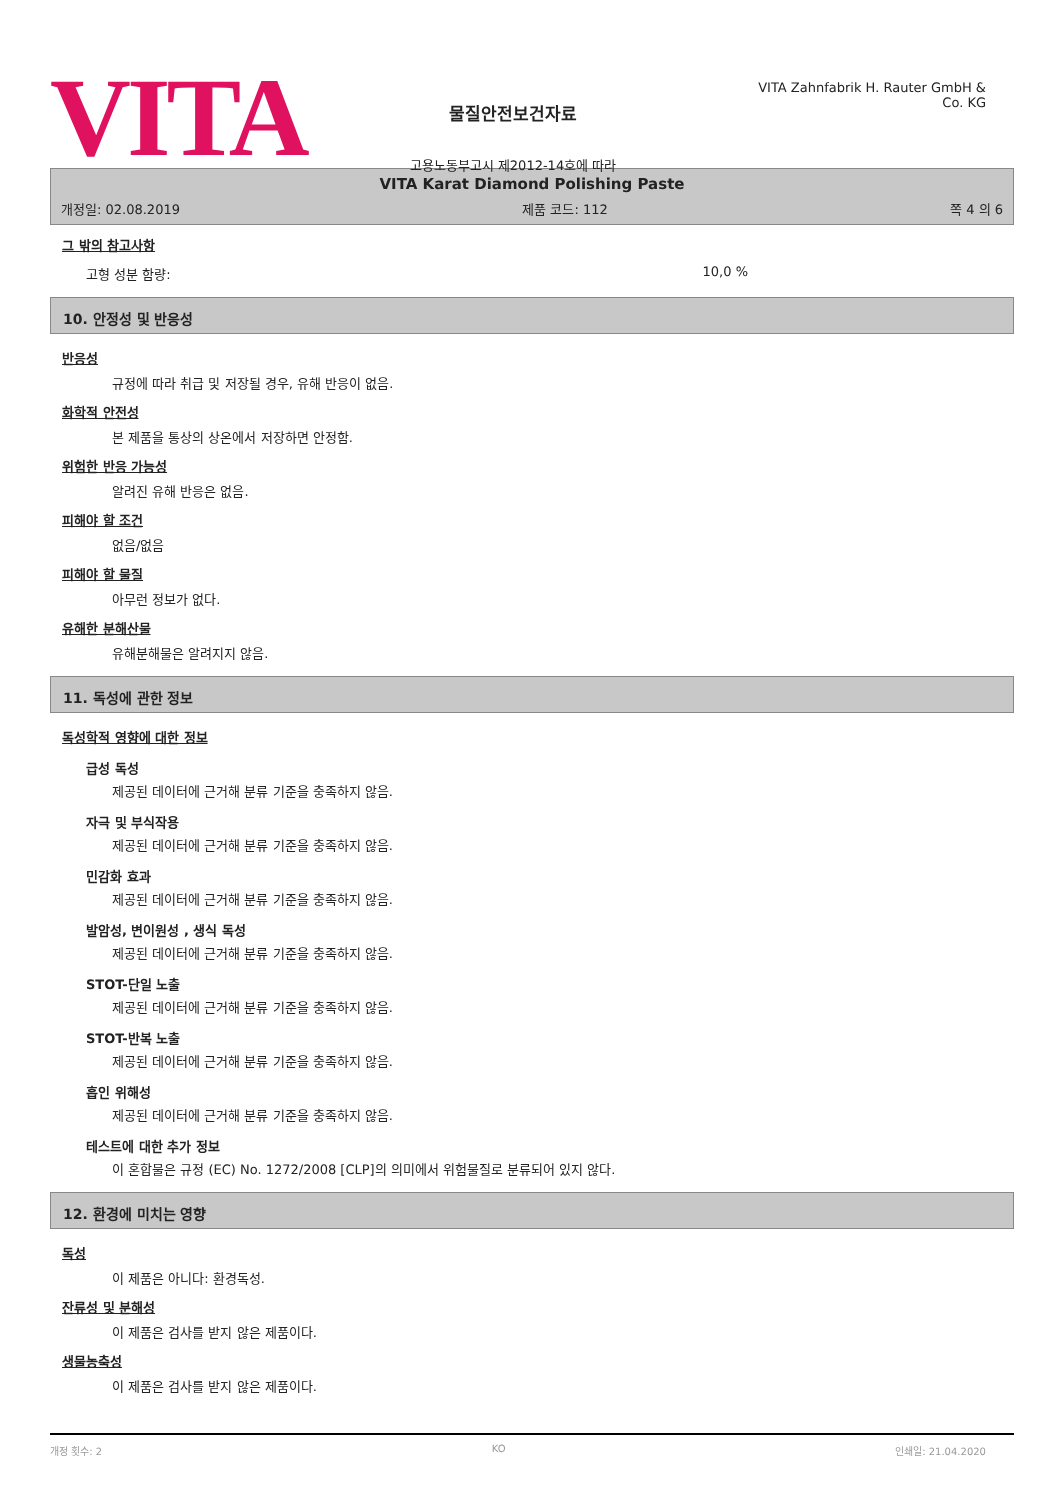VITA
물질안전보건자료
고용노동부고시 제2012-14호에 따라
VITA Zahnfabrik H. Rauter GmbH & Co. KG
VITA Karat Diamond Polishing Paste
개정일: 02.08.2019 제품 코드: 112 쪽 4 의 6
그 밖의 참고사항
고형 성분 함량: 10,0 %
10. 안정성 및 반응성
반응성
규정에 따라 취급 및 저장될 경우, 유해 반응이 없음.
화학적 안전성
본 제품을 통상의 상온에서 저장하면 안정함.
위험한 반응 가능성
알려진 유해 반응은 없음.
피해야 할 조건
없음/없음
피해야 할 물질
아무런 정보가 없다.
유해한 분해산물
유해분해물은 알려지지 않음.
11. 독성에 관한 정보
독성학적 영향에 대한 정보
급성 독성
제공된 데이터에 근거해 분류 기준을 충족하지 않음.
자극 및 부식작용
제공된 데이터에 근거해 분류 기준을 충족하지 않음.
민감화 효과
제공된 데이터에 근거해 분류 기준을 충족하지 않음.
발암성, 변이원성 , 생식 독성
제공된 데이터에 근거해 분류 기준을 충족하지 않음.
STOT-단일 노출
제공된 데이터에 근거해 분류 기준을 충족하지 않음.
STOT-반복 노출
제공된 데이터에 근거해 분류 기준을 충족하지 않음.
흡인 위해성
제공된 데이터에 근거해 분류 기준을 충족하지 않음.
테스트에 대한 추가 정보
이 혼합물은 규정 (EC) No. 1272/2008 [CLP]의 의미에서 위험물질로 분류되어 있지 않다.
12. 환경에 미치는 영향
독성
이 제품은 아니다: 환경독성.
잔류성 및 분해성
이 제품은 검사를 받지 않은 제품이다.
생물농축성
이 제품은 검사를 받지 않은 제품이다.
개정 횟수: 2 KO 인쇄일: 21.04.2020